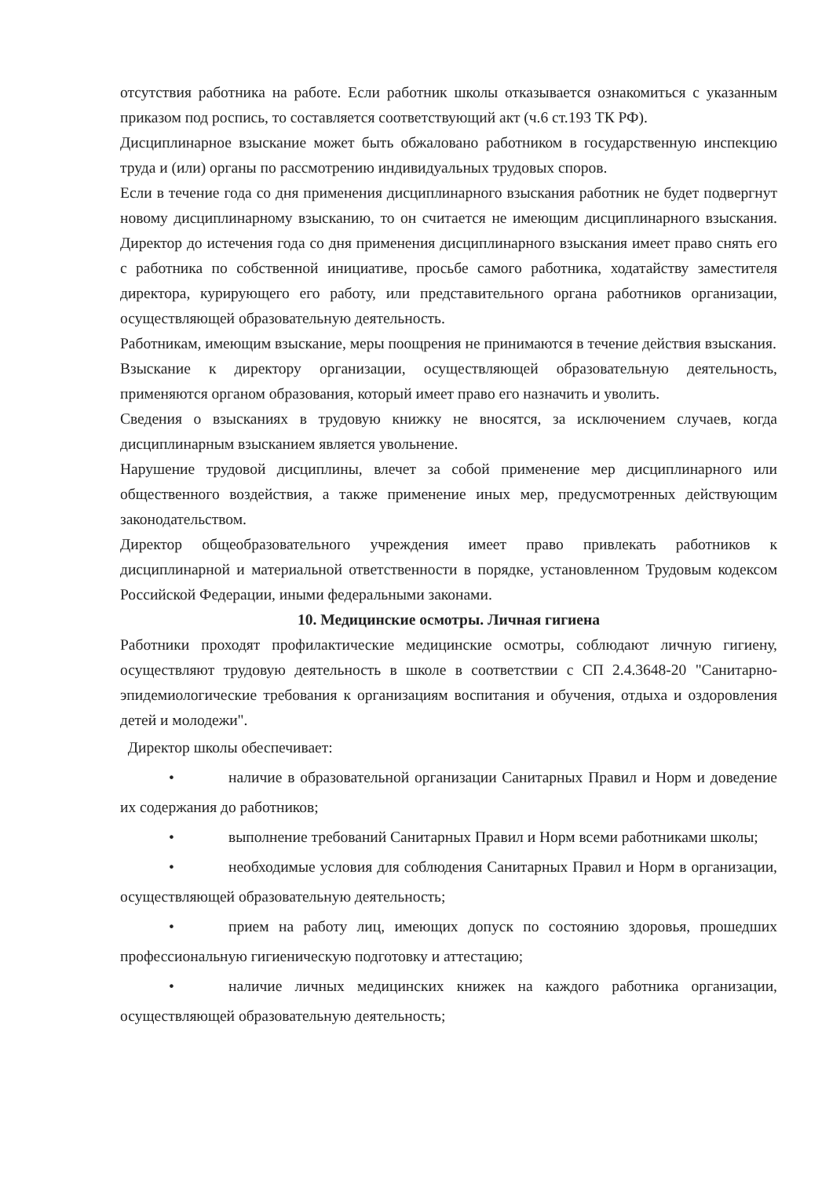отсутствия работника на работе. Если работник школы отказывается ознакомиться с указанным приказом под роспись, то составляется соответствующий акт (ч.6 ст.193 ТК РФ).
Дисциплинарное взыскание может быть обжаловано работником в государственную инспекцию труда и (или) органы по рассмотрению индивидуальных трудовых споров.
Если в течение года со дня применения дисциплинарного взыскания работник не будет подвергнут новому дисциплинарному взысканию, то он считается не имеющим дисциплинарного взыскания. Директор до истечения года со дня применения дисциплинарного взыскания имеет право снять его с работника по собственной инициативе, просьбе самого работника, ходатайству заместителя директора, курирующего его работу, или представительного органа работников организации, осуществляющей образовательную деятельность.
Работникам, имеющим взыскание, меры поощрения не принимаются в течение действия взыскания.
Взыскание к директору организации, осуществляющей образовательную деятельность, применяются органом образования, который имеет право его назначить и уволить.
Сведения о взысканиях в трудовую книжку не вносятся, за исключением случаев, когда дисциплинарным взысканием является увольнение.
Нарушение трудовой дисциплины, влечет за собой применение мер дисциплинарного или общественного воздействия, а также применение иных мер, предусмотренных действующим законодательством.
Директор общеобразовательного учреждения имеет право привлекать работников к дисциплинарной и материальной ответственности в порядке, установленном Трудовым кодексом Российской Федерации, иными федеральными законами.
10. Медицинские осмотры. Личная гигиена
Работники проходят профилактические медицинские осмотры, соблюдают личную гигиену, осуществляют трудовую деятельность в школе в соответствии с СП 2.4.3648-20 "Санитарно-эпидемиологические требования к организациям воспитания и обучения, отдыха и оздоровления детей и молодежи".
Директор школы обеспечивает:
• наличие в образовательной организации Санитарных Правил и Норм и доведение их содержания до работников;
• выполнение требований Санитарных Правил и Норм всеми работниками школы;
• необходимые условия для соблюдения Санитарных Правил и Норм в организации, осуществляющей образовательную деятельность;
• прием на работу лиц, имеющих допуск по состоянию здоровья, прошедших профессиональную гигиеническую подготовку и аттестацию;
• наличие личных медицинских книжек на каждого работника организации, осуществляющей образовательную деятельность;